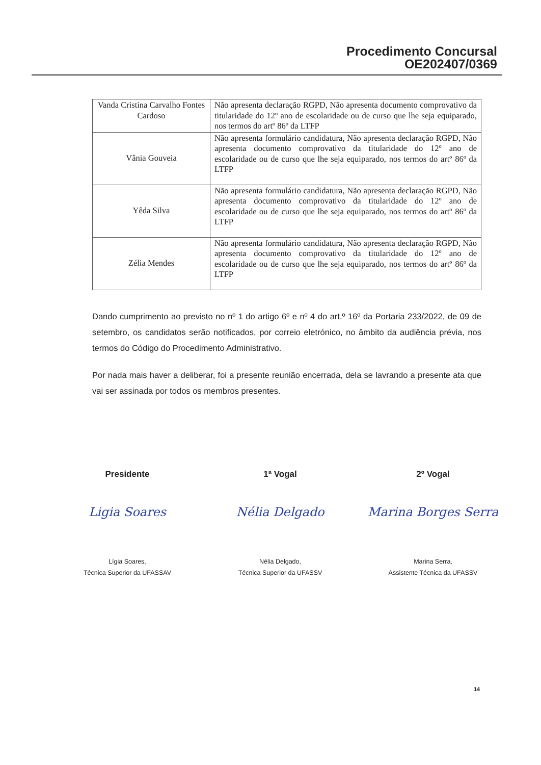Procedimento Concursal
OE202407/0369
| Vanda Cristina Carvalho Fontes Cardoso | Não apresenta declaração RGPD, Não apresenta documento comprovativo da titularidade do 12º ano de escolaridade ou de curso que lhe seja equiparado, nos termos do artº 86º da LTFP |
| Vânia Gouveia | Não apresenta formulário candidatura, Não apresenta declaração RGPD, Não apresenta documento comprovativo da titularidade do 12º ano de escolaridade ou de curso que lhe seja equiparado, nos termos do artº 86º da LTFP |
| Yêda Silva | Não apresenta formulário candidatura, Não apresenta declaração RGPD, Não apresenta documento comprovativo da titularidade do 12º ano de escolaridade ou de curso que lhe seja equiparado, nos termos do artº 86º da LTFP |
| Zélia Mendes | Não apresenta formulário candidatura, Não apresenta declaração RGPD, Não apresenta documento comprovativo da titularidade do 12º ano de escolaridade ou de curso que lhe seja equiparado, nos termos do artº 86º da LTFP |
Dando cumprimento ao previsto no nº 1 do artigo 6º e nº 4 do art.º 16º da Portaria 233/2022, de 09 de setembro, os candidatos serão notificados, por correio eletrónico, no âmbito da audiência prévia, nos termos do Código do Procedimento Administrativo.
Por nada mais haver a deliberar, foi a presente reunião encerrada, dela se lavrando a presente ata que vai ser assinada por todos os membros presentes.
Presidente
Ligia Soares
Lígia Soares,
Técnica Superior da UFASSAV
1ª Vogal
Nélia Delgado
Nélia Delgado,
Técnica Superior da UFASSV
2º Vogal
Marina Borges Serra
Marina Serra,
Assistente Técnica da UFASSV
14